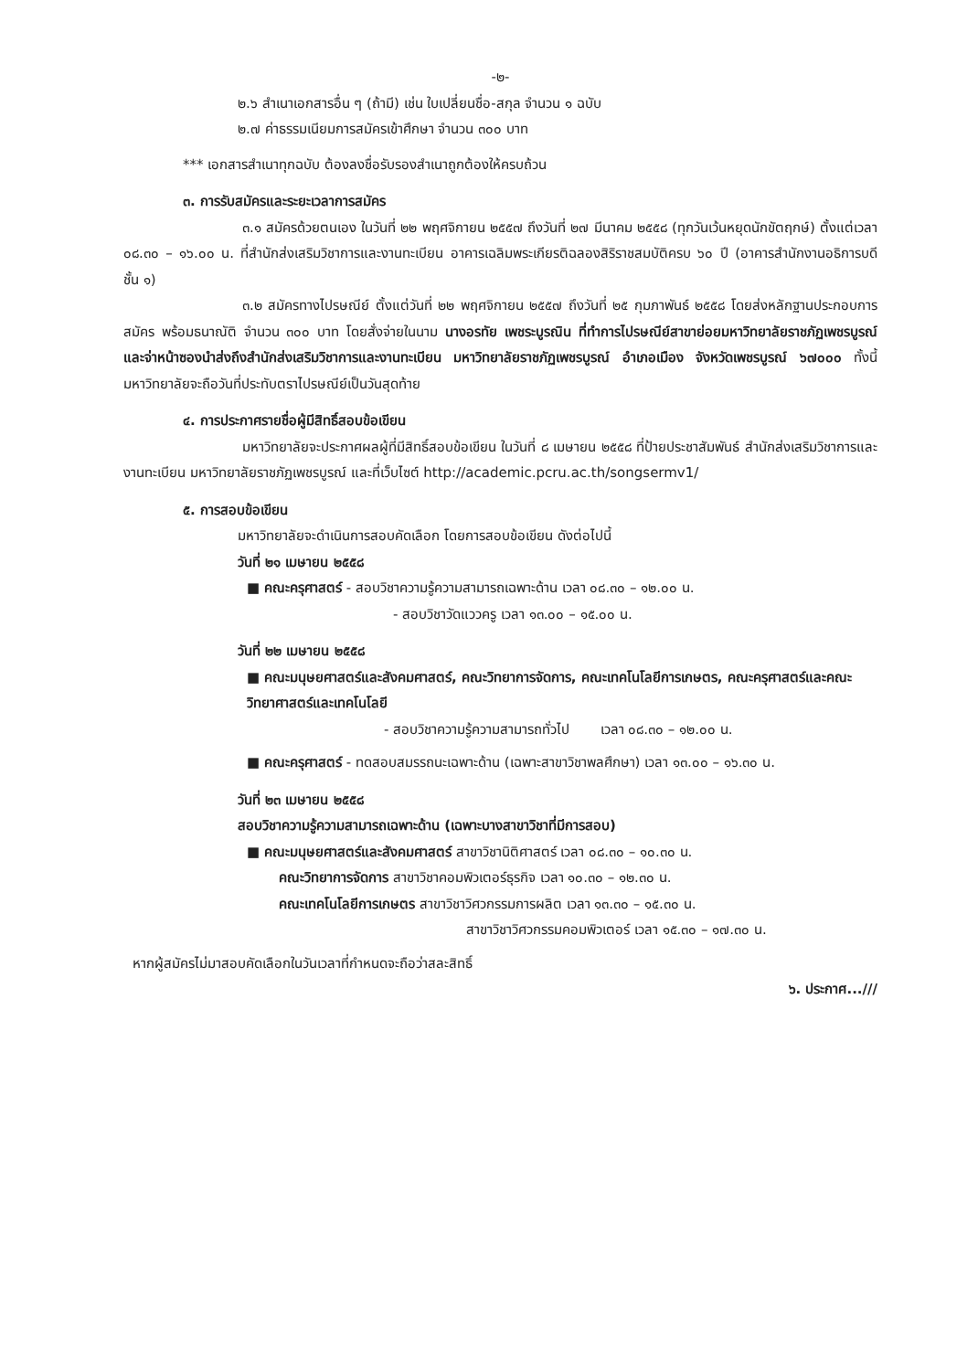-๒-
๒.๖ สำเนาเอกสารอื่น ๆ (ถ้ามี) เช่น ใบเปลี่ยนชื่อ-สกุล จำนวน ๑ ฉบับ
๒.๗ ค่าธรรมเนียมการสมัครเข้าศึกษา จำนวน ๓๐๐ บาท
*** เอกสารสำเนาทุกฉบับ ต้องลงชื่อรับรองสำเนาถูกต้องให้ครบถ้วน
๓. การรับสมัครและระยะเวลาการสมัคร
๓.๑ สมัครด้วยตนเอง ในวันที่ ๒๒ พฤศจิกายน ๒๕๕๗ ถึงวันที่ ๒๗ มีนาคม ๒๕๕๘ (ทุกวันเว้นหยุดนักขัตฤกษ์) ตั้งแต่เวลา ๐๘.๓๐ – ๑๖.๐๐ น. ที่สำนักส่งเสริมวิชาการและงานทะเบียน อาคารเฉลิมพระเกียรติฉลองสิริราชสมบัติครบ ๖๐ ปี (อาคารสำนักงานอธิการบดี ชั้น ๑)
๓.๒ สมัครทางไปรษณีย์ ตั้งแต่วันที่ ๒๒ พฤศจิกายน ๒๕๕๗ ถึงวันที่ ๒๕ กุมภาพันธ์ ๒๕๕๘ โดยส่งหลักฐานประกอบการสมัคร พร้อมธนาณัติ จำนวน ๓๐๐ บาท โดยสั่งจ่ายในนาม นางอรทัย เพชระบูรณิน ที่ทำการไปรษณีย์สาขาย่อยมหาวิทยาลัยราชภัฏเพชรบูรณ์ และจ่าหน้าซองนำส่งถึงสำนักส่งเสริมวิชาการและงานทะเบียน มหาวิทยาลัยราชภัฏเพชรบูรณ์ อำเภอเมือง จังหวัดเพชรบูรณ์ ๖๗๐๐๐ ทั้งนี้มหาวิทยาลัยจะถือวันที่ประทับตราไปรษณีย์เป็นวันสุดท้าย
๔. การประกาศรายชื่อผู้มีสิทธิ์สอบข้อเขียน
มหาวิทยาลัยจะประกาศผลผู้ที่มีสิทธิ์สอบข้อเขียน ในวันที่ ๘ เมษายน ๒๕๕๘ ที่ป้ายประชาสัมพันธ์ สำนักส่งเสริมวิชาการและงานทะเบียน มหาวิทยาลัยราชภัฏเพชรบูรณ์ และที่เว็บไซต์ http://academic.pcru.ac.th/songsermv1/
๕. การสอบข้อเขียน
มหาวิทยาลัยจะดำเนินการสอบคัดเลือก โดยการสอบข้อเขียน ดังต่อไปนี้
วันที่ ๒๑ เมษายน ๒๕๕๘
■ คณะครุศาสตร์ - สอบวิชาความรู้ความสามารถเฉพาะด้าน เวลา ๐๘.๓๐ – ๑๒.๐๐ น.
- สอบวิชาวัดแววครู เวลา ๑๓.๐๐ – ๑๕.๐๐ น.
วันที่ ๒๒ เมษายน ๒๕๕๘
■ คณะมนุษยศาสตร์และสังคมศาสตร์, คณะวิทยาการจัดการ, คณะเทคโนโลยีการเกษตร, คณะครุศาสตร์และคณะวิทยาศาสตร์และเทคโนโลยี
- สอบวิชาความรู้ความสามารถทั่วไป เวลา ๐๘.๓๐ – ๑๒.๐๐ น.
■ คณะครุศาสตร์ - ทดสอบสมรรถนะเฉพาะด้าน (เฉพาะสาขาวิชาพลศึกษา) เวลา ๑๓.๐๐ – ๑๖.๓๐ น.
วันที่ ๒๓ เมษายน ๒๕๕๘
สอบวิชาความรู้ความสามารถเฉพาะด้าน (เฉพาะบางสาขาวิชาที่มีการสอบ)
■ คณะมนุษยศาสตร์และสังคมศาสตร์ สาขาวิชานิติศาสตร์ เวลา ๐๘.๓๐ – ๑๐.๓๐ น.
คณะวิทยาการจัดการ สาขาวิชาคอมพิวเตอร์ธุรกิจ เวลา ๑๐.๓๐ – ๑๒.๓๐ น.
คณะเทคโนโลยีการเกษตร สาขาวิชาวิศวกรรมการผลิต เวลา ๑๓.๓๐ – ๑๕.๓๐ น.
สาขาวิชาวิศวกรรมคอมพิวเตอร์ เวลา ๑๕.๓๐ – ๑๗.๓๐ น.
หากผู้สมัครไม่มาสอบคัดเลือกในวันเวลาที่กำหนดจะถือว่าสละสิทธิ์
๖. ประกาศ...///